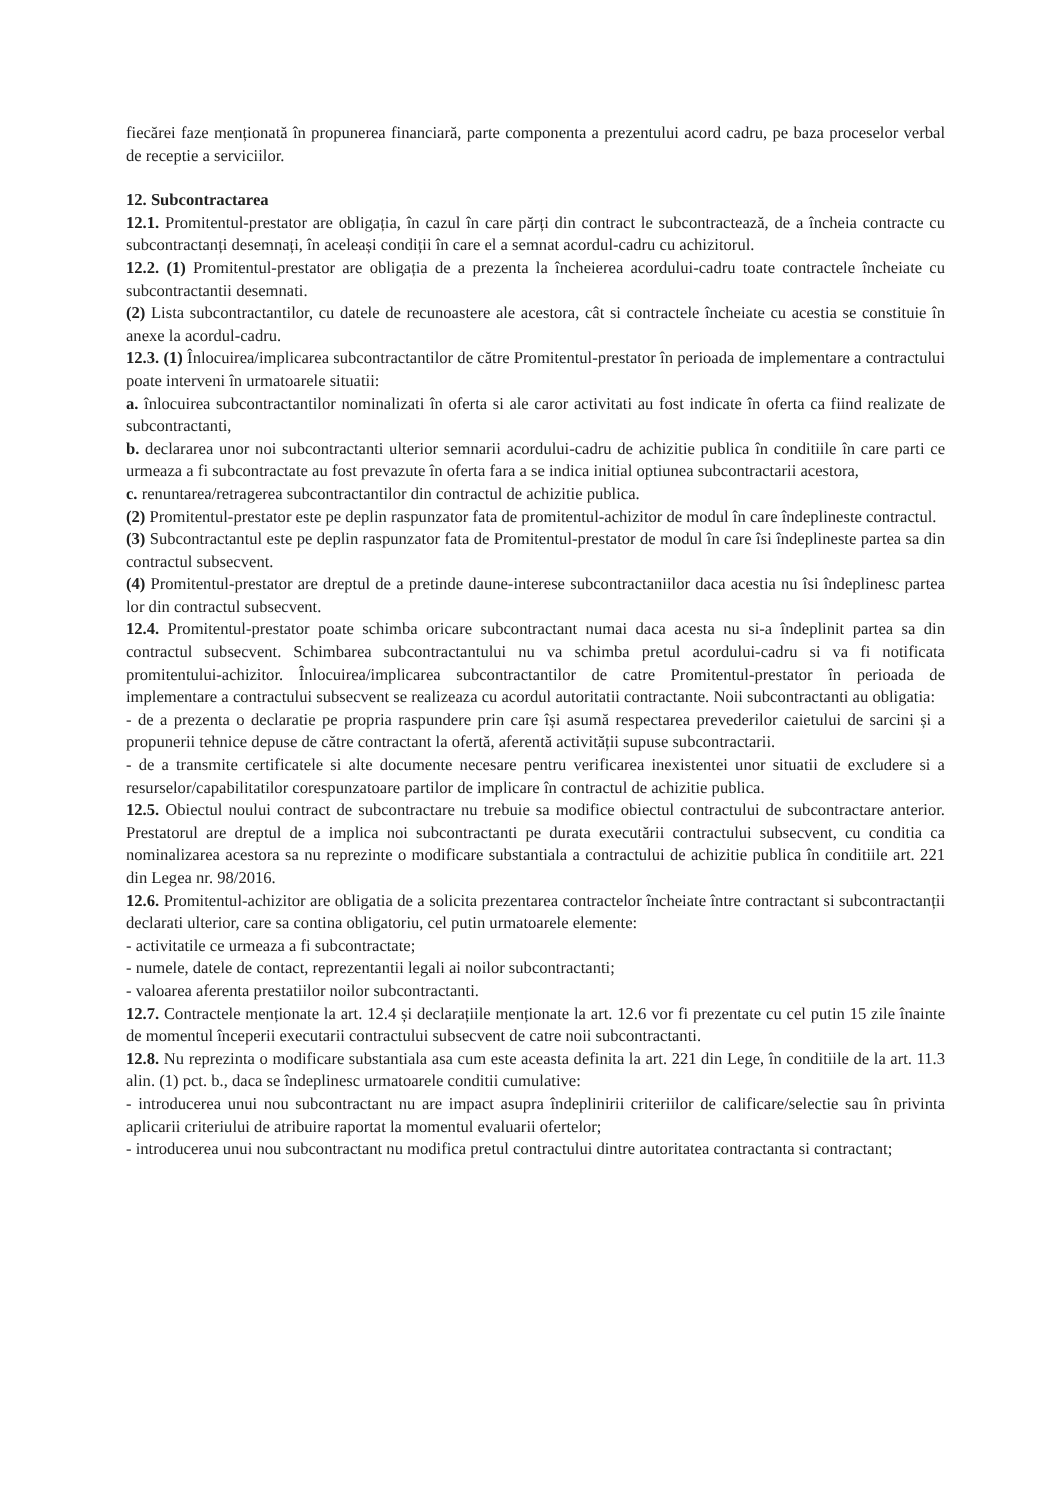fiecărei faze menționată în propunerea financiară, parte componenta a prezentului acord cadru, pe baza proceselor verbal de receptie a serviciilor.
12. Subcontractarea
12.1. Promitentul-prestator are obligația, în cazul în care părți din contract le subcontractează, de a încheia contracte cu subcontractanți desemnați, în aceleași condiții în care el a semnat acordul-cadru cu achizitorul.
12.2. (1) Promitentul-prestator are obligația de a prezenta la încheierea acordului-cadru toate contractele încheiate cu subcontractantii desemnati.
(2) Lista subcontractantilor, cu datele de recunoastere ale acestora, cât si contractele încheiate cu acestia se constituie în anexe la acordul-cadru.
12.3. (1) Înlocuirea/implicarea subcontractantilor de către Promitentul-prestator în perioada de implementare a contractului poate interveni în urmatoarele situatii:
a. înlocuirea subcontractantilor nominalizati în oferta si ale caror activitati au fost indicate în oferta ca fiind realizate de subcontractanti,
b. declararea unor noi subcontractanti ulterior semnarii acordului-cadru de achizitie publica în conditiile în care parti ce urmeaza a fi subcontractate au fost prevazute în oferta fara a se indica initial optiunea subcontractarii acestora,
c. renuntarea/retragerea subcontractantilor din contractul de achizitie publica.
(2) Promitentul-prestator este pe deplin raspunzator fata de promitentul-achizitor de modul în care îndeplineste contractul.
(3) Subcontractantul este pe deplin raspunzator fata de Promitentul-prestator de modul în care îsi îndeplineste partea sa din contractul subsecvent.
(4) Promitentul-prestator are dreptul de a pretinde daune-interese subcontractaniilor daca acestia nu îsi îndeplinesc partea lor din contractul subsecvent.
12.4. Promitentul-prestator poate schimba oricare subcontractant numai daca acesta nu si-a îndeplinit partea sa din contractul subsecvent. Schimbarea subcontractantului nu va schimba pretul acordului-cadru si va fi notificata promitentului-achizitor. Înlocuirea/implicarea subcontractantilor de catre Promitentul-prestator în perioada de implementare a contractului subsecvent se realizeaza cu acordul autoritatii contractante. Noii subcontractanti au obligatia:
- de a prezenta o declaratie pe propria raspundere prin care își asumă respectarea prevederilor caietului de sarcini și a propunerii tehnice depuse de către contractant la ofertă, aferentă activității supuse subcontractarii.
- de a transmite certificatele si alte documente necesare pentru verificarea inexistentei unor situatii de excludere si a resurselor/capabilitatilor corespunzatoare partilor de implicare în contractul de achizitie publica.
12.5. Obiectul noului contract de subcontractare nu trebuie sa modifice obiectul contractului de subcontractare anterior. Prestatorul are dreptul de a implica noi subcontractanti pe durata executării contractului subsecvent, cu conditia ca nominalizarea acestora sa nu reprezinte o modificare substantiala a contractului de achizitie publica în conditiile art. 221 din Legea nr. 98/2016.
12.6. Promitentul-achizitor are obligatia de a solicita prezentarea contractelor încheiate între contractant si subcontractanții declarati ulterior, care sa contina obligatoriu, cel putin urmatoarele elemente:
- activitatile ce urmeaza a fi subcontractate;
- numele, datele de contact, reprezentantii legali ai noilor subcontractanti;
- valoarea aferenta prestatiilor noilor subcontractanti.
12.7. Contractele menționate la art. 12.4 și declarațiile menționate la art. 12.6 vor fi prezentate cu cel putin 15 zile înainte de momentul începerii executarii contractului subsecvent de catre noii subcontractanti.
12.8. Nu reprezinta o modificare substantiala asa cum este aceasta definita la art. 221 din Lege, în conditiile de la art. 11.3 alin. (1) pct. b., daca se îndeplinesc urmatoarele conditii cumulative:
- introducerea unui nou subcontractant nu are impact asupra îndeplinirii criteriilor de calificare/selectie sau în privinta aplicarii criteriului de atribuire raportat la momentul evaluarii ofertelor;
- introducerea unui nou subcontractant nu modifica pretul contractului dintre autoritatea contractanta si contractant;